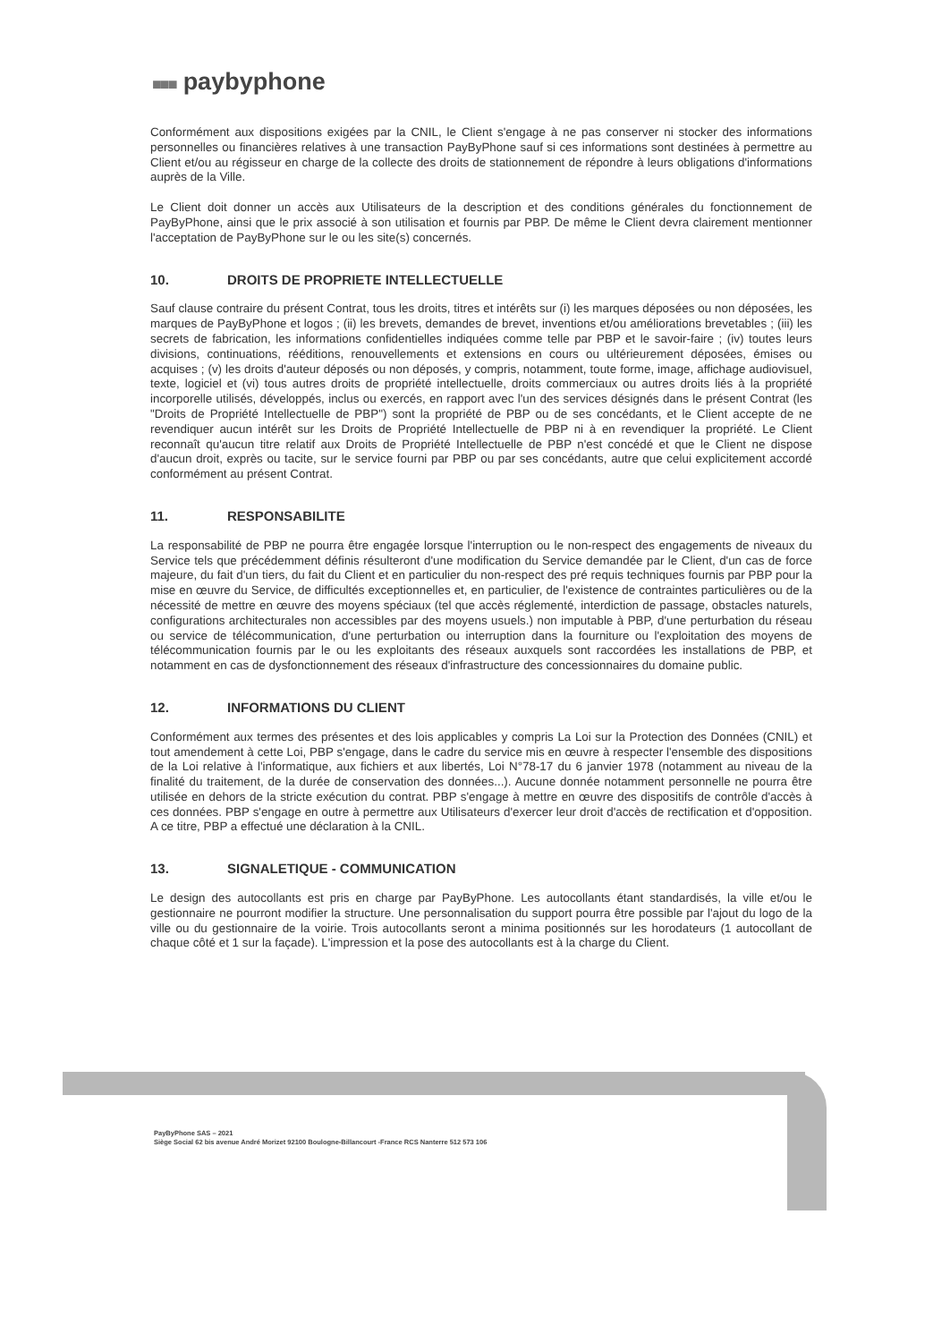■■■ paybyphone
Conformément aux dispositions exigées par la CNIL, le Client s'engage à ne pas conserver ni stocker des informations personnelles ou financières relatives à une transaction PayByPhone sauf si ces informations sont destinées à permettre au Client et/ou au régisseur en charge de la collecte des droits de stationnement de répondre à leurs obligations d'informations auprès de la Ville.
Le Client doit donner un accès aux Utilisateurs de la description et des conditions générales du fonctionnement de PayByPhone, ainsi que le prix associé à son utilisation et fournis par PBP. De même le Client devra clairement mentionner l'acceptation de PayByPhone sur le ou les site(s) concernés.
10. DROITS DE PROPRIETE INTELLECTUELLE
Sauf clause contraire du présent Contrat, tous les droits, titres et intérêts sur (i) les marques déposées ou non déposées, les marques de PayByPhone et logos ; (ii) les brevets, demandes de brevet, inventions et/ou améliorations brevetables ; (iii) les secrets de fabrication, les informations confidentielles indiquées comme telle par PBP et le savoir-faire ; (iv) toutes leurs divisions, continuations, rééditions, renouvellements et extensions en cours ou ultérieurement déposées, émises ou acquises ; (v) les droits d'auteur déposés ou non déposés, y compris, notamment, toute forme, image, affichage audiovisuel, texte, logiciel et (vi) tous autres droits de propriété intellectuelle, droits commerciaux ou autres droits liés à la propriété incorporelle utilisés, développés, inclus ou exercés, en rapport avec l'un des services désignés dans le présent Contrat (les "Droits de Propriété Intellectuelle de PBP") sont la propriété de PBP ou de ses concédants, et le Client accepte de ne revendiquer aucun intérêt sur les Droits de Propriété Intellectuelle de PBP ni à en revendiquer la propriété. Le Client reconnaît qu'aucun titre relatif aux Droits de Propriété Intellectuelle de PBP n'est concédé et que le Client ne dispose d'aucun droit, exprès ou tacite, sur le service fourni par PBP ou par ses concédants, autre que celui explicitement accordé conformément au présent Contrat.
11. RESPONSABILITE
La responsabilité de PBP ne pourra être engagée lorsque l'interruption ou le non-respect des engagements de niveaux du Service tels que précédemment définis résulteront d'une modification du Service demandée par le Client, d'un cas de force majeure, du fait d'un tiers, du fait du Client et en particulier du non-respect des pré requis techniques fournis par PBP pour la mise en œuvre du Service, de difficultés exceptionnelles et, en particulier, de l'existence de contraintes particulières ou de la nécessité de mettre en œuvre des moyens spéciaux (tel que accès réglementé, interdiction de passage, obstacles naturels, configurations architecturales non accessibles par des moyens usuels.) non imputable à PBP, d'une perturbation du réseau ou service de télécommunication, d'une perturbation ou interruption dans la fourniture ou l'exploitation des moyens de télécommunication fournis par le ou les exploitants des réseaux auxquels sont raccordées les installations de PBP, et notamment en cas de dysfonctionnement des réseaux d'infrastructure des concessionnaires du domaine public.
12. INFORMATIONS DU CLIENT
Conformément aux termes des présentes et des lois applicables y compris La Loi sur la Protection des Données (CNIL) et tout amendement à cette Loi, PBP s'engage, dans le cadre du service mis en œuvre à respecter l'ensemble des dispositions de la Loi relative à l'informatique, aux fichiers et aux libertés, Loi N°78-17 du 6 janvier 1978 (notamment au niveau de la finalité du traitement, de la durée de conservation des données...). Aucune donnée notamment personnelle ne pourra être utilisée en dehors de la stricte exécution du contrat. PBP s'engage à mettre en œuvre des dispositifs de contrôle d'accès à ces données. PBP s'engage en outre à permettre aux Utilisateurs d'exercer leur droit d'accès de rectification et d'opposition. A ce titre, PBP a effectué une déclaration à la CNIL.
13. SIGNALETIQUE - COMMUNICATION
Le design des autocollants est pris en charge par PayByPhone. Les autocollants étant standardisés, la ville et/ou le gestionnaire ne pourront modifier la structure. Une personnalisation du support pourra être possible par l'ajout du logo de la ville ou du gestionnaire de la voirie. Trois autocollants seront a minima positionnés sur les horodateurs (1 autocollant de chaque côté et 1 sur la façade). L'impression et la pose des autocollants est à la charge du Client.
PayByPhone SAS – 2021
Siège Social 62 bis avenue André Morizet 92100 Boulogne-Billancourt -France RCS Nanterre 512 573 106